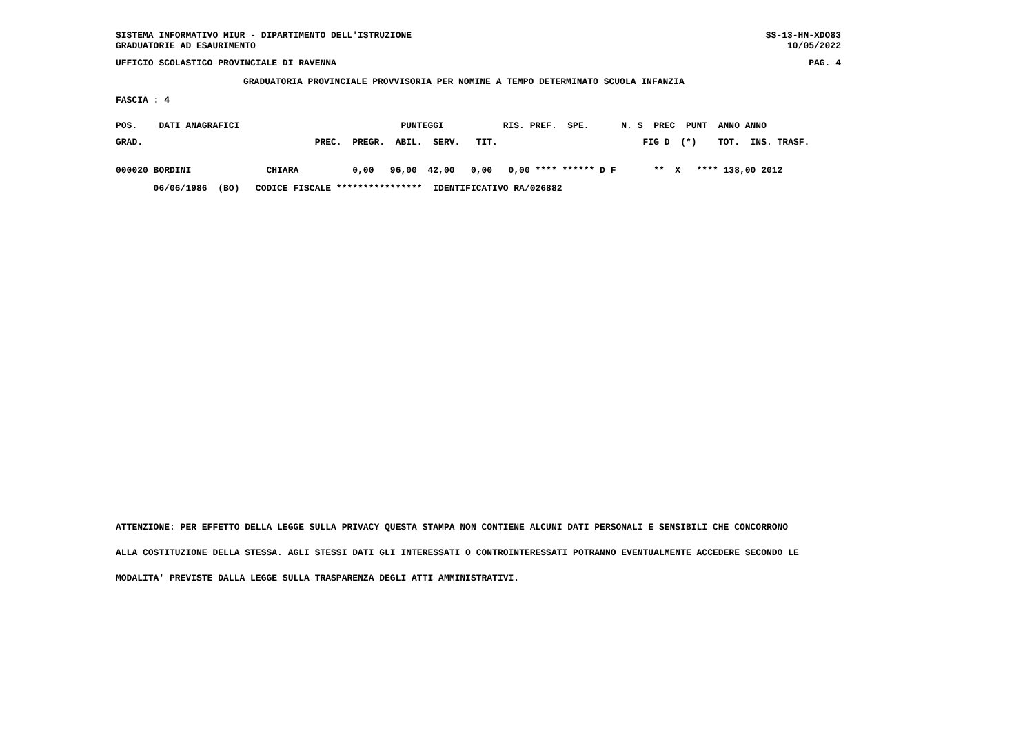SISTEMA INFORMATIVO MIUR - DIPARTIMENTO DELL'ISTRUZIONE
GRADUATORIE AD ESAURIMENTO
SS-13-HN-XDO83
10/05/2022
UFFICIO SCOLASTICO PROVINCIALE DI RAVENNA PAG. 4
GRADUATORIA PROVINCIALE PROVVISORIA PER NOMINE A TEMPO DETERMINATO SCUOLA INFANZIA
FASCIA : 4
POS.    DATI ANAGRAFICI                              PUNTEGGI           RIS. PREF.  SPE.      N. S  PREC  PUNT  ANNO ANNO
GRAD.                                PREC.  PREGR.  ABIL.  SERV.   TIT.                           FIG D  (*)    TOT.  INS. TRASF.
000020 BORDINI              CHIARA          0,00   96,00  42,00   0,00   0,00 **** ****** D F       **  X   **** 138,00 2012
       06/06/1986  (BO)   CODICE FISCALE ****************  IDENTIFICATIVO RA/026882
ATTENZIONE: PER EFFETTO DELLA LEGGE SULLA PRIVACY QUESTA STAMPA NON CONTIENE ALCUNI DATI PERSONALI E SENSIBILI CHE CONCORRONO
ALLA COSTITUZIONE DELLA STESSA. AGLI STESSI DATI GLI INTERESSATI O CONTROINTERESSATI POTRANNO EVENTUALMENTE ACCEDERE SECONDO LE
MODALITA' PREVISTE DALLA LEGGE SULLA TRASPARENZA DEGLI ATTI AMMINISTRATIVI.